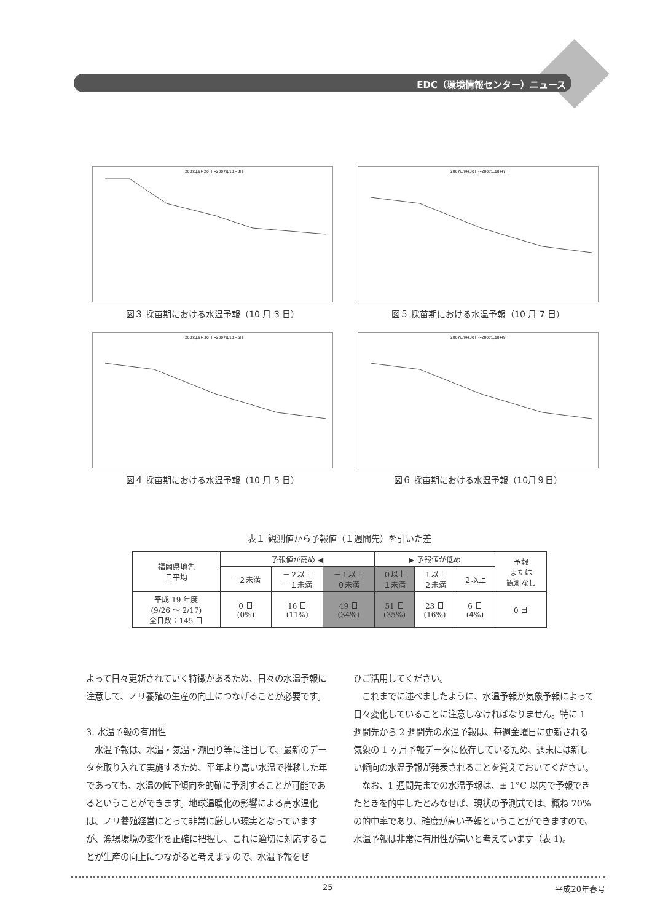EDC（環境情報センター）ニュース
2007年9月20日～2007年10月3日
図３ 採苗期における水温予報（10 月 3 日）
2007年9月30日～2007年10月7日
図５ 採苗期における水温予報（10 月 7 日）
2007年9月30日～2007年10月5日
図４ 採苗期における水温予報（10 月 5 日）
2007年9月30日～2007年10月9日
図６ 採苗期における水温予報（10月９日）
表１ 観測値から予報値（１週間先）を引いた差
| 福岡県地先 日平均 | 予報値が高め ◀ | | | ▶ 予報値が低め | | | 予報 または 観測なし |
| --- | --- | --- | --- | --- | --- | --- | --- |
| | －２未満 | －２以上 －１未満 | －１以上 ０未満 | ０以上 １未満 | １以上 ２未満 | ２以上 | |
| 平成 19 年度 (9/26 ～ 2/17) 全日数：145 日 | 0 日 (0%) | 16 日 (11%) | 49 日 (34%) | 51 日 (35%) | 23 日 (16%) | 6 日 (4%) | 0 日 |
よって日々更新されていく特徴があるため、日々の水温予報に注意して、ノリ養殖の生産の向上につなげることが必要です。
3. 水温予報の有用性
　水温予報は、水温・気温・潮回り等に注目して、最新のデータを取り入れて実施するため、平年より高い水温で推移した年であっても、水温の低下傾向を的確に予測することが可能であるということができます。地球温暖化の影響による高水温化は、ノリ養殖経営にとって非常に厳しい現実となっていますが、漁場環境の変化を正確に把握し、これに適切に対応することが生産の向上につながると考えますので、水温予報をぜ
ひご活用してください。
　これまでに述べましたように、水温予報が気象予報によって日々変化していることに注意しなければなりません。特に 1 週間先から 2 週間先の水温予報は、毎週金曜日に更新される気象の 1 ヶ月予報データに依存しているため、週末には新しい傾向の水温予報が発表されることを覚えておいてください。
　なお、1 週間先までの水温予報は、± 1°C 以内で予報できたときを的中したとみなせば、現状の予測式では、概ね 70%の的中率であり、確度が高い予報ということができますので、水温予報は非常に有用性が高いと考えています（表 1)。
25 平成20年春号